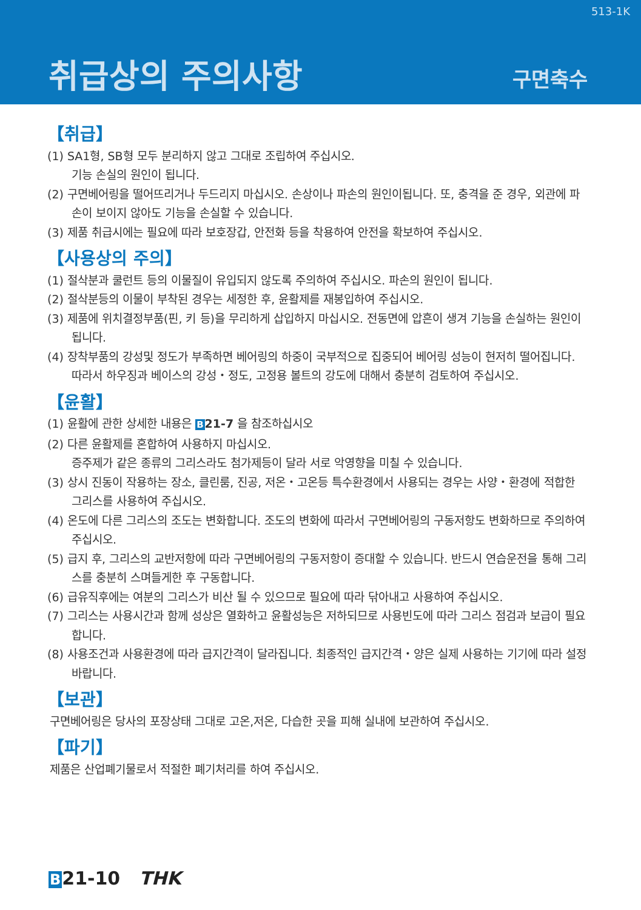513-1K
취급상의 주의사항 구면축수
【취급】
(1) SA1형, SB형 모두 분리하지 않고 그대로 조립하여 주십시오.
기능 손실의 원인이 됩니다.
(2) 구면베어링을 떨어뜨리거나 두드리지 마십시오. 손상이나 파손의 원인이됩니다. 또, 충격을 준 경우, 외관에 파손이 보이지 않아도 기능을 손실할 수 있습니다.
(3) 제품 취급시에는 필요에 따라 보호장갑, 안전화 등을 착용하여 안전을 확보하여 주십시오.
【사용상의 주의】
(1) 절삭분과 쿨런트 등의 이물질이 유입되지 않도록 주의하여 주십시오. 파손의 원인이 됩니다.
(2) 절삭분등의 이물이 부착된 경우는 세정한 후, 윤활제를 재봉입하여 주십시오.
(3) 제품에 위치결정부품(핀, 키 등)을 무리하게 삽입하지 마십시오. 전동면에 압흔이 생겨 기능을 손실하는 원인이 됩니다.
(4) 장착부품의 강성및 정도가 부족하면 베어링의 하중이 국부적으로 집중되어 베어링 성능이 현저히 떨어집니다. 따라서 하우징과 베이스의 강성・정도, 고정용 볼트의 강도에 대해서 충분히 검토하여 주십시오.
【윤활】
(1) 윤활에 관한 상세한 내용은 B 21-7 을 참조하십시오
(2) 다른 윤활제를 혼합하여 사용하지 마십시오.
증주제가 같은 종류의 그리스라도 첨가제등이 달라 서로 악영향을 미칠 수 있습니다.
(3) 상시 진동이 작용하는 장소, 클린룸, 진공, 저온・고온등 특수환경에서 사용되는 경우는 사양・환경에 적합한 그리스를 사용하여 주십시오.
(4) 온도에 다른 그리스의 조도는 변화합니다. 조도의 변화에 따라서 구면베어링의 구동저항도 변화하므로 주의하여 주십시오.
(5) 급지 후, 그리스의 교반저항에 따라 구면베어링의 구동저항이 증대할 수 있습니다. 반드시 연습운전을 통해 그리스를 충분히 스며들게한 후 구동합니다.
(6) 급유직후에는 여분의 그리스가 비산 될 수 있으므로 필요에 따라 닦아내고 사용하여 주십시오.
(7) 그리스는 사용시간과 함께 성상은 열화하고 윤활성능은 저하되므로 사용빈도에 따라 그리스 점검과 보급이 필요합니다.
(8) 사용조건과 사용환경에 따라 급지간격이 달라집니다. 최종적인 급지간격・양은 실제 사용하는 기기에 따라 설정바랍니다.
【보관】
구면베어링은 당사의 포장상태 그대로 고온,저온, 다습한 곳을 피해 실내에 보관하여 주십시오.
【파기】
제품은 산업폐기물로서 적절한 폐기처리를 하여 주십시오.
B21-10 THK